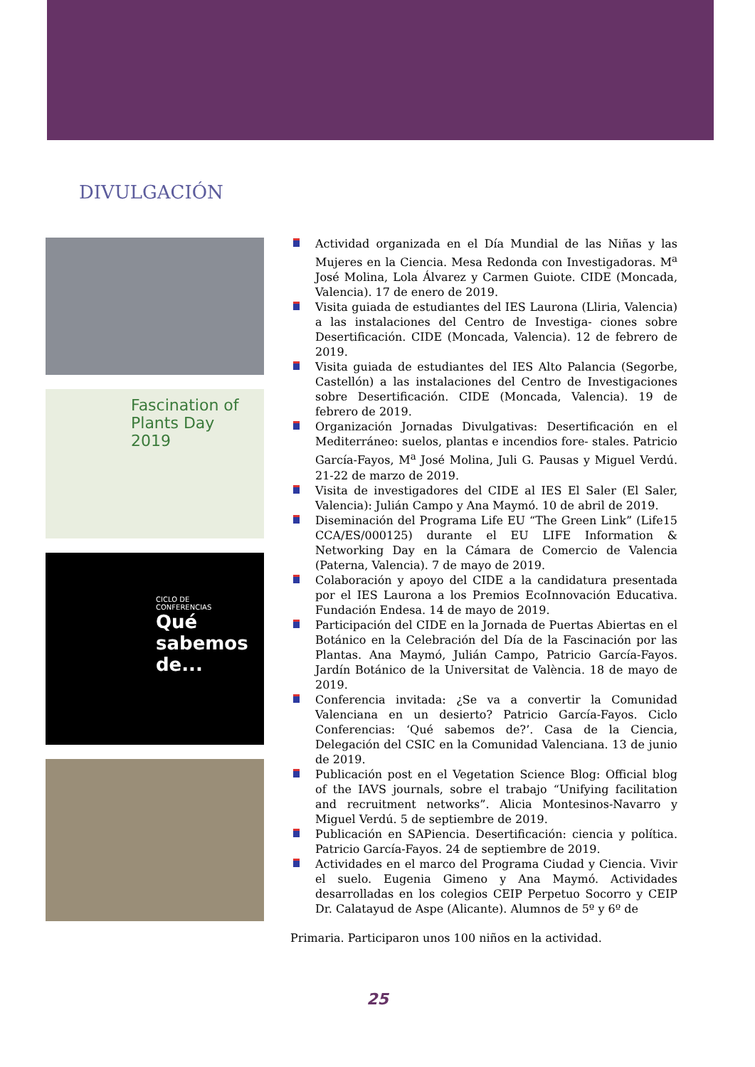DIVULGACIÓN
Fascination of
Plants Day
2019
CICLO DE
CONFERENCIAS
Qué
sabemos
de...
Actividad organizada en el Día Mundial de las Niñas y las Mujeres en la Ciencia. Mesa Redonda con Investigadoras. M<sup>a</sup> José Molina, Lola Álvarez y Carmen Guiote. CIDE (Moncada, Valencia). 17 de enero de 2019.
Visita guiada de estudiantes del IES Laurona (Lliria, Valencia) a las instalaciones del Centro de Investiga- ciones sobre Desertificación. CIDE (Moncada, Valencia). 12 de febrero de 2019.
Visita guiada de estudiantes del IES Alto Palancia (Segorbe, Castellón) a las instalaciones del Centro de Investigaciones sobre Desertificación. CIDE (Moncada, Valencia). 19 de febrero de 2019.
Organización Jornadas Divulgativas: Desertificación en el Mediterráneo: suelos, plantas e incendios fore- stales. Patricio García-Fayos, M<sup>a</sup> José Molina, Juli G. Pausas y Miguel Verdú. 21-22 de marzo de 2019.
Visita de investigadores del CIDE al IES El Saler (El Saler, Valencia): Julián Campo y Ana Maymó. 10 de abril de 2019.
Diseminación del Programa Life EU “The Green Link” (Life15 CCA/ES/000125) durante el EU LIFE Information & Networking Day en la Cámara de Comercio de Valencia (Paterna, Valencia). 7 de mayo de 2019.
Colaboración y apoyo del CIDE a la candidatura presentada por el IES Laurona a los Premios EcoInnovación Educativa. Fundación Endesa. 14 de mayo de 2019.
Participación del CIDE en la Jornada de Puertas Abiertas en el Botánico en la Celebración del Día de la Fascinación por las Plantas. Ana Maymó, Julián Campo, Patricio García-Fayos. Jardín Botánico de la Universitat de València. 18 de mayo de 2019.
Conferencia invitada: ¿Se va a convertir la Comunidad Valenciana en un desierto? Patricio García-Fayos. Ciclo Conferencias: ‘Qué sabemos de?’. Casa de la Ciencia, Delegación del CSIC en la Comunidad Valenciana. 13 de junio de 2019.
Publicación post en el Vegetation Science Blog: Official blog of the IAVS journals, sobre el trabajo “Unifying facilitation and recruitment networks”. Alicia Montesinos-Navarro y Miguel Verdú. 5 de septiembre de 2019.
Publicación en SAPiencia. Desertificación: ciencia y política. Patricio García-Fayos. 24 de septiembre de 2019.
Actividades en el marco del Programa Ciudad y Ciencia. Vivir el suelo. Eugenia Gimeno y Ana Maymó. Actividades desarrolladas en los colegios CEIP Perpetuo Socorro y CEIP Dr. Calatayud de Aspe (Alicante). Alumnos de 5º y 6º de
Primaria. Participaron unos 100 niños en la actividad.
25